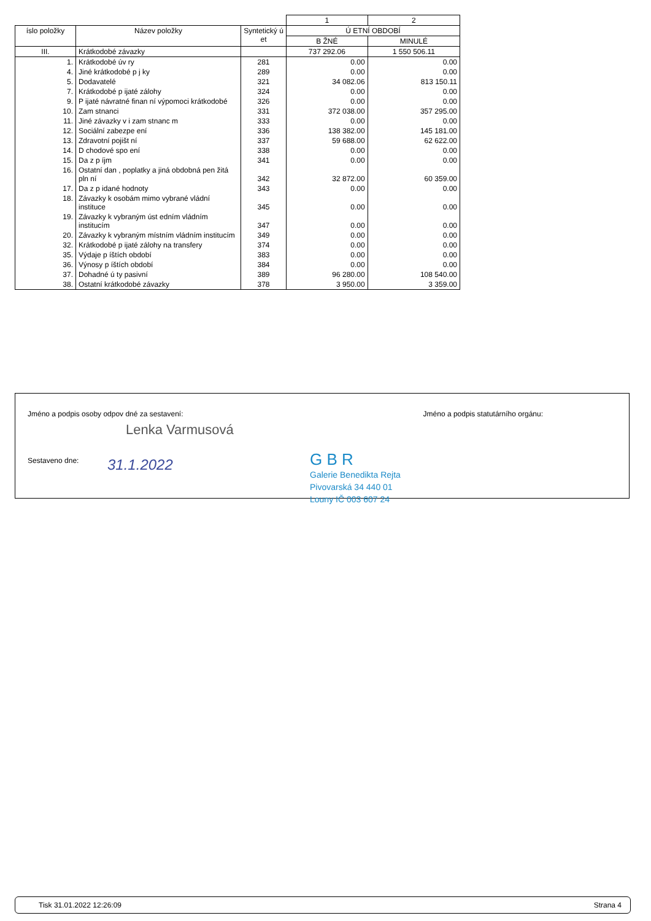| | | | 1 | 2 |
| íslo položky | Název položky | Syntetický ú et | Ú ETNÍ OBDOBÍ | |
| | | | B ŽNÉ | MINULÉ |
| III. | Krátkodobé závazky | | 737 292.06 | 1 550 506.11 |
| 1. | Krátkodobé úv ry | 281 | 0.00 | 0.00 |
| 4. | Jiné krátkodobé p j ky | 289 | 0.00 | 0.00 |
| 5. | Dodavatelé | 321 | 34 082.06 | 813 150.11 |
| 7. | Krátkodobé p ijaté zálohy | 324 | 0.00 | 0.00 |
| 9. | P ijaté návratné finan ní výpomoci krátkodobé | 326 | 0.00 | 0.00 |
| 10. | Zam stnanci | 331 | 372 038.00 | 357 295.00 |
| 11. | Jiné závazky v i zam stnanc m | 333 | 0.00 | 0.00 |
| 12. | Sociální zabezpe ení | 336 | 138 382.00 | 145 181.00 |
| 13. | Zdravotní pojišt ní | 337 | 59 688.00 | 62 622.00 |
| 14. | D chodové spo ení | 338 | 0.00 | 0.00 |
| 15. | Da z p íjm | 341 | 0.00 | 0.00 |
| 16. | Ostatní dan , poplatky a jiná obdobná pen žitá pln ní | 342 | 32 872.00 | 60 359.00 |
| 17. | Da z p idané hodnoty | 343 | 0.00 | 0.00 |
| 18. | Závazky k osobám mimo vybrané vládní instituce | 345 | 0.00 | 0.00 |
| 19. | Závazky k vybraným úst edním vládním institucím | 347 | 0.00 | 0.00 |
| 20. | Závazky k vybraným místním vládním institucím | 349 | 0.00 | 0.00 |
| 32. | Krátkodobé p ijaté zálohy na transfery | 374 | 0.00 | 0.00 |
| 35. | Výdaje p íštích období | 383 | 0.00 | 0.00 |
| 36. | Výnosy p íštích období | 384 | 0.00 | 0.00 |
| 37. | Dohadné ú ty pasivní | 389 | 96 280.00 | 108 540.00 |
| 38. | Ostatní krátkodobé závazky | 378 | 3 950.00 | 3 359.00 |
Jméno a podpis osoby odpov dné za sestavení:
Jméno a podpis statutárního orgánu:
Lenka Varmusová
Sestaveno dne:
31.1.2022
G B R
Galerie Benedikta Rejta
Pivovarská 34 440 01
Louny IČ 003 607 24
Tisk 31.01.2022 12:26:09 Strana 4